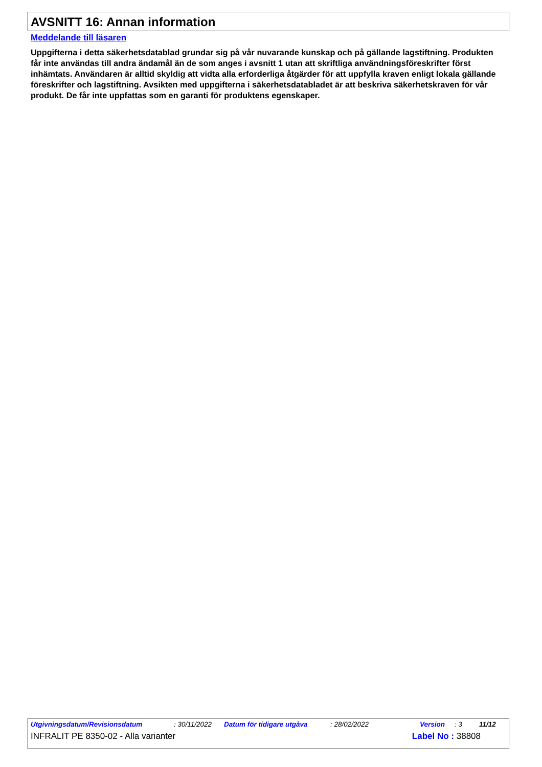AVSNITT 16: Annan information
Meddelande till läsaren
Uppgifterna i detta säkerhetsdatablad grundar sig på vår nuvarande kunskap och på gällande lagstiftning. Produkten får inte användas till andra ändamål än de som anges i avsnitt 1 utan att skriftliga användningsföreskrifter först inhämtats. Användaren är alltid skyldig att vidta alla erforderliga åtgärder för att uppfylla kraven enligt lokala gällande föreskrifter och lagstiftning. Avsikten med uppgifterna i säkerhetsdatabladet är att beskriva säkerhetskraven för vår produkt. De får inte uppfattas som en garanti för produktens egenskaper.
Utgivningsdatum/Revisionsdatum: 30/11/2022 Datum för tidigare utgåva: 28/02/2022 Version: 3 11/12
INFRALIT PE 8350-02 - Alla varianter Label No : 38808